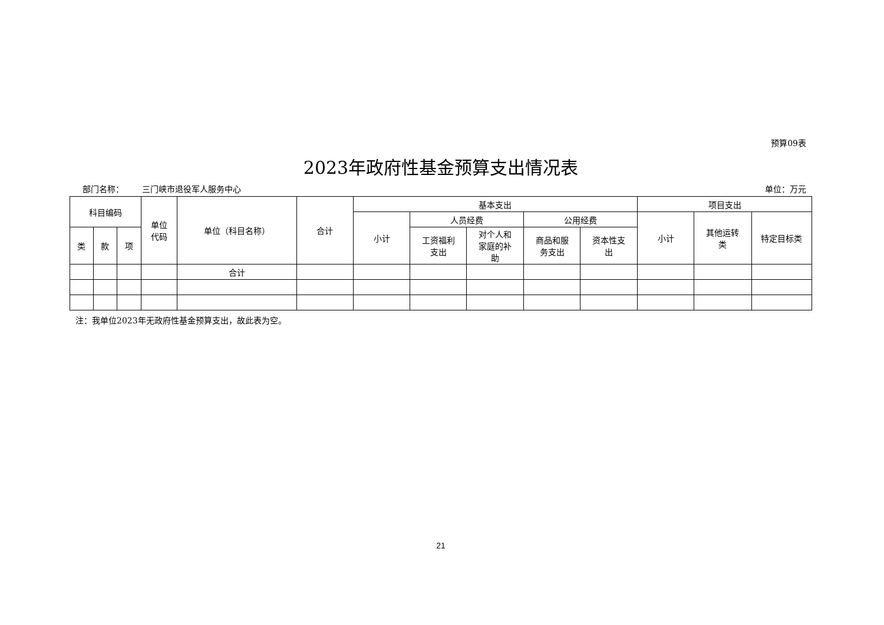预算09表
2023年政府性基金预算支出情况表
部门名称： 三门峡市退役军人服务中心 单位：万元
| 科目编码 | | | 单位 代码 | 单位（科目名称） | 合计 | 基本支出 | | | | | 项目支出 | | |
| --- | --- | --- | --- | --- | --- | --- | --- | --- | --- | --- | --- | --- | --- |
| | | | | | | 小计 | 人员经费 | | 公用经费 | | 小计 | 其他运转 类 | 特定目标类 |
| 类 | 款 | 项 | | | | | 工资福利 支出 | 对个人和 家庭的补 助 | 商品和服 务支出 | 资本性支 出 | | | |
| | | | | 合计 | | | | | | | | | |
注：我单位2023年无政府性基金预算支出，故此表为空。
21